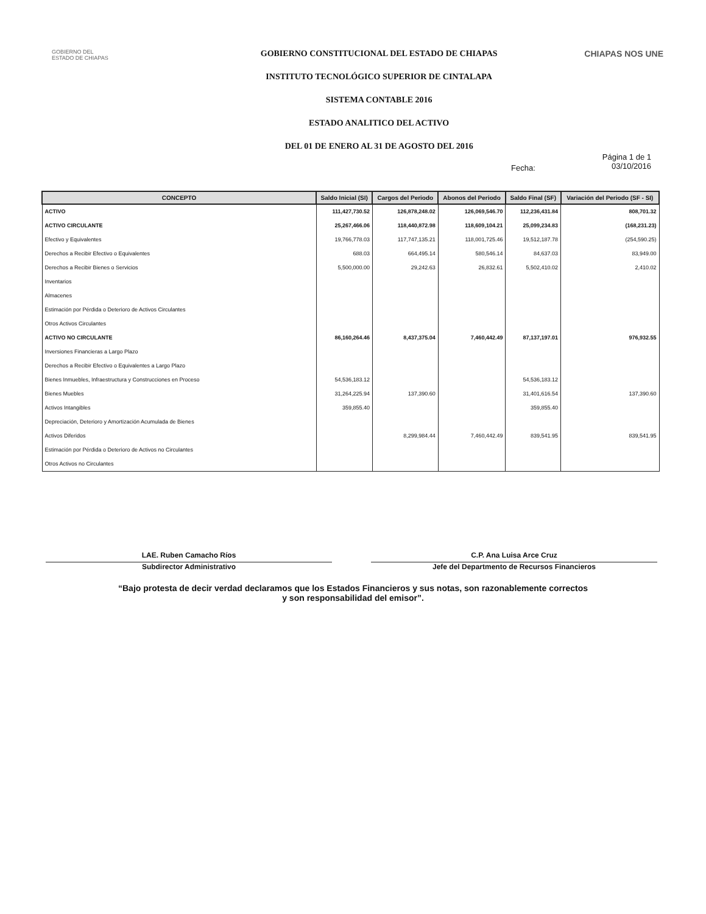GOBIERNO DEL
ESTADO DE CHIAPAS
GOBIERNO CONSTITUCIONAL DEL ESTADO DE CHIAPAS
INSTITUTO TECNOLÓGICO SUPERIOR DE CINTALAPA
SISTEMA CONTABLE 2016
ESTADO ANALITICO DEL ACTIVO
DEL 01 DE ENERO AL 31 DE AGOSTO DEL 2016
CHIAPAS NOS UNE
Fecha: Página 1 de 1
03/10/2016
| CONCEPTO | Saldo Inicial (SI) | Cargos del Periodo | Abonos del Periodo | Saldo Final (SF) | Variación del Periodo (SF - SI) |
| --- | --- | --- | --- | --- | --- |
| ACTIVO | 111,427,730.52 | 126,878,248.02 | 126,069,546.70 | 112,236,431.84 | 808,701.32 |
| ACTIVO CIRCULANTE | 25,267,466.06 | 118,440,872.98 | 118,609,104.21 | 25,099,234.83 | (168,231.23) |
| Efectivo y Equivalentes | 19,766,778.03 | 117,747,135.21 | 118,001,725.46 | 19,512,187.78 | (254,590.25) |
| Derechos a Recibir Efectivo o Equivalentes | 688.03 | 664,495.14 | 580,546.14 | 84,637.03 | 83,949.00 |
| Derechos a Recibir Bienes o Servicios | 5,500,000.00 | 29,242.63 | 26,832.61 | 5,502,410.02 | 2,410.02 |
| Inventarios | | | | | |
| Almacenes | | | | | |
| Estimación por Pérdida o Deterioro de Activos Circulantes | | | | | |
| Otros Activos Circulantes | | | | | |
| ACTIVO NO CIRCULANTE | 86,160,264.46 | 8,437,375.04 | 7,460,442.49 | 87,137,197.01 | 976,932.55 |
| Inversiones Financieras a Largo Plazo | | | | | |
| Derechos a Recibir Efectivo o Equivalentes a Largo Plazo | | | | | |
| Bienes Inmuebles, Infraestructura y Construcciones en Proceso | 54,536,183.12 | | | 54,536,183.12 | |
| Bienes Muebles | 31,264,225.94 | 137,390.60 | | 31,401,616.54 | 137,390.60 |
| Activos Intangibles | 359,855.40 | | | 359,855.40 | |
| Depreciación, Deterioro y Amortización Acumulada de Bienes | | | | | |
| Activos Diferidos | | 8,299,984.44 | 7,460,442.49 | 839,541.95 | 839,541.95 |
| Estimación por Pérdida o Deterioro de Activos no Circulantes | | | | | |
| Otros Activos no Circulantes | | | | | |
LAE. Ruben Camacho Ríos
Subdirector Administrativo
C.P. Ana Luisa Arce Cruz
Jefe del Departmento de Recursos Financieros
“Bajo protesta de decir verdad declaramos que los Estados Financieros y sus notas, son razonablemente correctos
y son responsabilidad del emisor”.